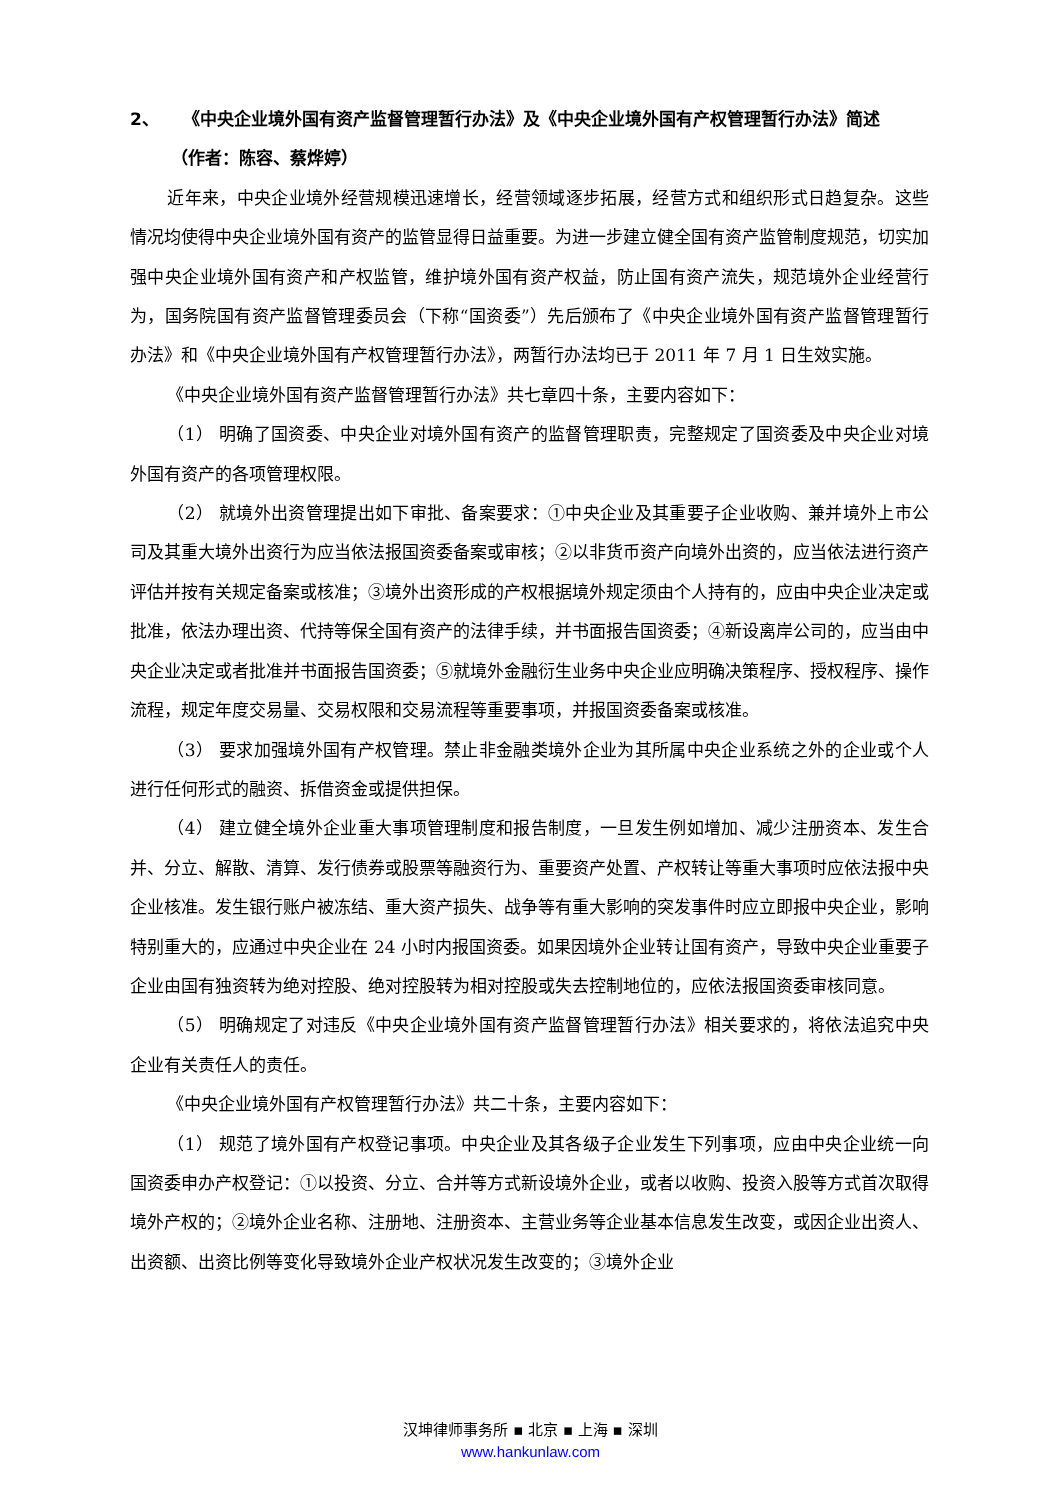2、 《中央企业境外国有资产监督管理暂行办法》及《中央企业境外国有产权管理暂行办法》简述
（作者：陈容、蔡烨婷）
近年来，中央企业境外经营规模迅速增长，经营领域逐步拓展，经营方式和组织形式日趋复杂。这些情况均使得中央企业境外国有资产的监管显得日益重要。为进一步建立健全国有资产监管制度规范，切实加强中央企业境外国有资产和产权监管，维护境外国有资产权益，防止国有资产流失，规范境外企业经营行为，国务院国有资产监督管理委员会（下称“国资委”）先后颁布了《中央企业境外国有资产监督管理暂行办法》和《中央企业境外国有产权管理暂行办法》，两暂行办法均已于 2011 年 7 月 1 日生效实施。
《中央企业境外国有资产监督管理暂行办法》共七章四十条，主要内容如下：
（1） 明确了国资委、中央企业对境外国有资产的监督管理职责，完整规定了国资委及中央企业对境外国有资产的各项管理权限。
（2） 就境外出资管理提出如下审批、备案要求：①中央企业及其重要子企业收购、兼并境外上市公司及其重大境外出资行为应当依法报国资委备案或审核；②以非货币资产向境外出资的，应当依法进行资产评估并按有关规定备案或核准；③境外出资形成的产权根据境外规定须由个人持有的，应由中央企业决定或批准，依法办理出资、代持等保全国有资产的法律手续，并书面报告国资委；④新设离岸公司的，应当由中央企业决定或者批准并书面报告国资委；⑤就境外金融衍生业务中央企业应明确决策程序、授权程序、操作流程，规定年度交易量、交易权限和交易流程等重要事项，并报国资委备案或核准。
（3） 要求加强境外国有产权管理。禁止非金融类境外企业为其所属中央企业系统之外的企业或个人进行任何形式的融资、拆借资金或提供担保。
（4） 建立健全境外企业重大事项管理制度和报告制度，一旦发生例如增加、减少注册资本、发生合并、分立、解散、清算、发行债券或股票等融资行为、重要资产处置、产权转让等重大事项时应依法报中央企业核准。发生银行账户被冻结、重大资产损失、战争等有重大影响的突发事件时应立即报中央企业，影响特别重大的，应通过中央企业在 24 小时内报国资委。如果因境外企业转让国有资产，导致中央企业重要子企业由国有独资转为绝对控股、绝对控股转为相对控股或失去控制地位的，应依法报国资委审核同意。
（5） 明确规定了对违反《中央企业境外国有资产监督管理暂行办法》相关要求的，将依法追究中央企业有关责任人的责任。
《中央企业境外国有产权管理暂行办法》共二十条，主要内容如下：
（1） 规范了境外国有产权登记事项。中央企业及其各级子企业发生下列事项，应由中央企业统一向国资委申办产权登记：①以投资、分立、合并等方式新设境外企业，或者以收购、投资入股等方式首次取得境外产权的；②境外企业名称、注册地、注册资本、主营业务等企业基本信息发生改变，或因企业出资人、出资额、出资比例等变化导致境外企业产权状况发生改变的；③境外企业
汉坤律师事务所 ▪ 北京 ▪ 上海 ▪ 深圳
www.hankunlaw.com